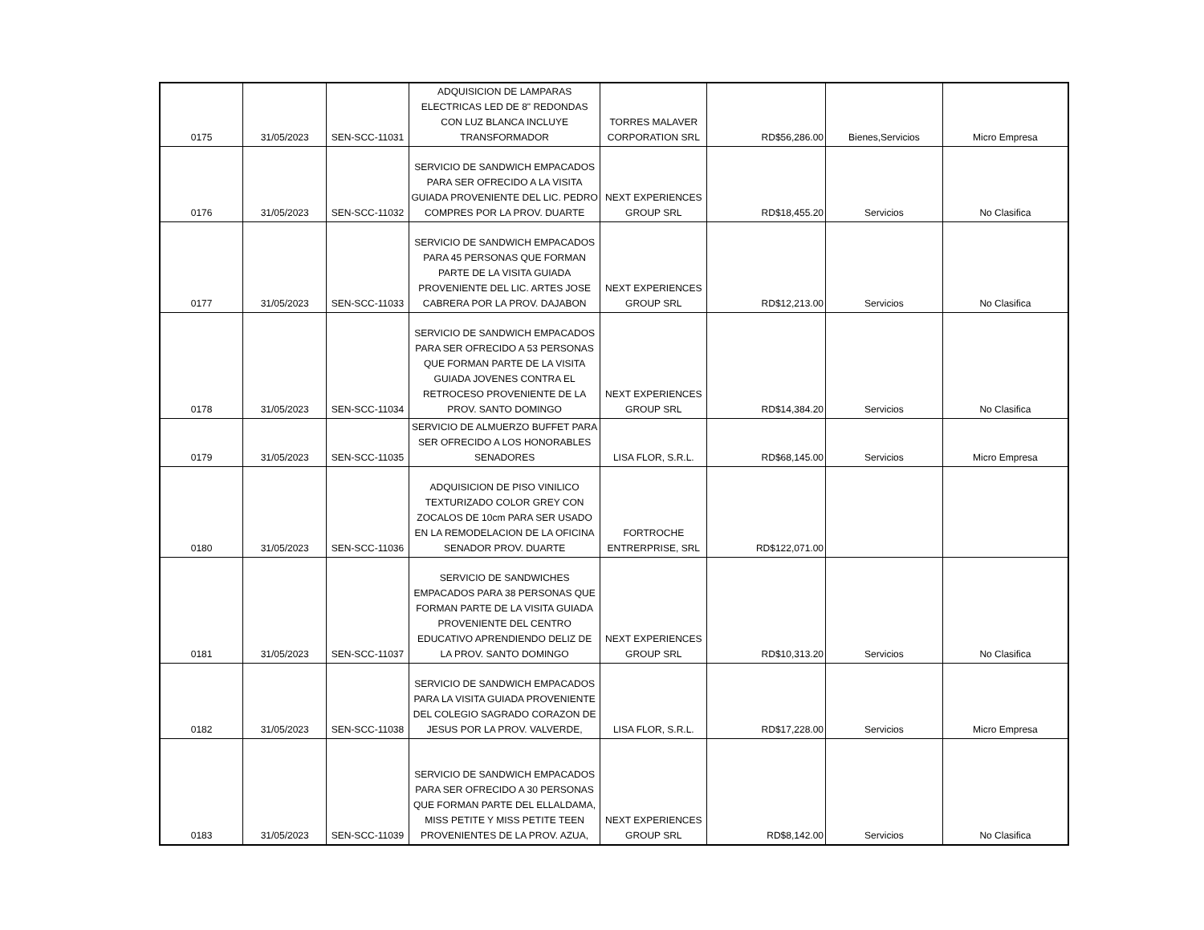| 0175 | 31/05/2023 | SEN-SCC-11031 | ADQUISICION DE LAMPARAS ELECTRICAS LED DE 8" REDONDAS CON LUZ BLANCA INCLUYE TRANSFORMADOR | TORRES MALAVER CORPORATION SRL | RD$56,286.00 | Bienes,Servicios | Micro Empresa |
| 0176 | 31/05/2023 | SEN-SCC-11032 | SERVICIO DE SANDWICH EMPACADOS PARA SER OFRECIDO A LA VISITA GUIADA PROVENIENTE DEL LIC. PEDRO COMPRES POR LA PROV. DUARTE | NEXT EXPERIENCES GROUP SRL | RD$18,455.20 | Servicios | No Clasifica |
| 0177 | 31/05/2023 | SEN-SCC-11033 | SERVICIO DE SANDWICH EMPACADOS PARA 45 PERSONAS QUE FORMAN PARTE DE LA VISITA GUIADA PROVENIENTE DEL LIC. ARTES JOSE CABRERA POR LA PROV. DAJABON | NEXT EXPERIENCES GROUP SRL | RD$12,213.00 | Servicios | No Clasifica |
| 0178 | 31/05/2023 | SEN-SCC-11034 | SERVICIO DE SANDWICH EMPACADOS PARA SER OFRECIDO A 53 PERSONAS QUE FORMAN PARTE DE LA VISITA GUIADA JOVENES CONTRA EL RETROCESO PROVENIENTE DE LA PROV. SANTO DOMINGO | NEXT EXPERIENCES GROUP SRL | RD$14,384.20 | Servicios | No Clasifica |
| 0179 | 31/05/2023 | SEN-SCC-11035 | SERVICIO DE ALMUERZO BUFFET PARA SER OFRECIDO A LOS HONORABLES SENADORES | LISA FLOR, S.R.L. | RD$68,145.00 | Servicios | Micro Empresa |
| 0180 | 31/05/2023 | SEN-SCC-11036 | ADQUISICION DE PISO VINILICO TEXTURIZADO COLOR GREY CON ZOCALOS DE 10cm PARA SER USADO EN LA REMODELACION DE LA OFICINA SENADOR PROV. DUARTE | FORTROCHE ENTRERPRISE, SRL | RD$122,071.00 | | |
| 0181 | 31/05/2023 | SEN-SCC-11037 | SERVICIO DE SANDWICHES EMPACADOS PARA 38 PERSONAS QUE FORMAN PARTE DE LA VISITA GUIADA PROVENIENTE DEL CENTRO EDUCATIVO APRENDIENDO DELIZ DE LA PROV. SANTO DOMINGO | NEXT EXPERIENCES GROUP SRL | RD$10,313.20 | Servicios | No Clasifica |
| 0182 | 31/05/2023 | SEN-SCC-11038 | SERVICIO DE SANDWICH EMPACADOS PARA LA VISITA GUIADA PROVENIENTE DEL COLEGIO SAGRADO CORAZON DE JESUS POR LA PROV. VALVERDE, | LISA FLOR, S.R.L. | RD$17,228.00 | Servicios | Micro Empresa |
| 0183 | 31/05/2023 | SEN-SCC-11039 | SERVICIO DE SANDWICH EMPACADOS PARA SER OFRECIDO A 30 PERSONAS QUE FORMAN PARTE DEL ELLALDAMA, MISS PETITE Y MISS PETITE TEEN PROVENIENTES DE LA PROV. AZUA, | NEXT EXPERIENCES GROUP SRL | RD$8,142.00 | Servicios | No Clasifica |